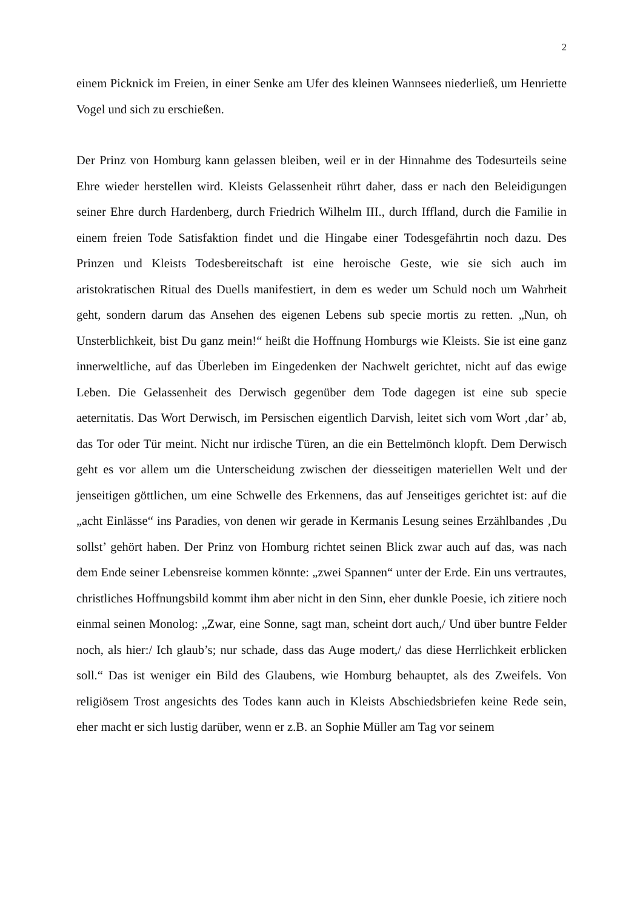2
einem Picknick im Freien, in einer Senke am Ufer des kleinen Wannsees niederließ, um Henriette Vogel und sich zu erschießen.
Der Prinz von Homburg kann gelassen bleiben, weil er in der Hinnahme des Todesurteils seine Ehre wieder herstellen wird. Kleists Gelassenheit rührt daher, dass er nach den Beleidigungen seiner Ehre durch Hardenberg, durch Friedrich Wilhelm III., durch Iffland, durch die Familie in einem freien Tode Satisfaktion findet und die Hingabe einer Todesgefährtin noch dazu. Des Prinzen und Kleists Todesbereitschaft ist eine heroische Geste, wie sie sich auch im aristokratischen Ritual des Duells manifestiert, in dem es weder um Schuld noch um Wahrheit geht, sondern darum das Ansehen des eigenen Lebens sub specie mortis zu retten. „Nun, oh Unsterblichkeit, bist Du ganz mein!“ heißt die Hoffnung Homburgs wie Kleists. Sie ist eine ganz innerweltliche, auf das Überleben im Eingedenken der Nachwelt gerichtet, nicht auf das ewige Leben. Die Gelassenheit des Derwisch gegenüber dem Tode dagegen ist eine sub specie aeternitatis. Das Wort Derwisch, im Persischen eigentlich Darvish, leitet sich vom Wort ‚dar’ ab, das Tor oder Tür meint. Nicht nur irdische Türen, an die ein Bettelmönch klopft. Dem Derwisch geht es vor allem um die Unterscheidung zwischen der diesseitigen materiellen Welt und der jenseitigen göttlichen, um eine Schwelle des Erkennens, das auf Jenseitiges gerichtet ist: auf die „acht Einlässe“ ins Paradies, von denen wir gerade in Kermanis Lesung seines Erzählbandes ‚Du sollst’ gehört haben. Der Prinz von Homburg richtet seinen Blick zwar auch auf das, was nach dem Ende seiner Lebensreise kommen könnte: „zwei Spannen“ unter der Erde. Ein uns vertrautes, christliches Hoffnungsbild kommt ihm aber nicht in den Sinn, eher dunkle Poesie, ich zitiere noch einmal seinen Monolog: „Zwar, eine Sonne, sagt man, scheint dort auch,/ Und über buntre Felder noch, als hier:/ Ich glaub’s; nur schade, dass das Auge modert,/ das diese Herrlichkeit erblicken soll.“ Das ist weniger ein Bild des Glaubens, wie Homburg behauptet, als des Zweifels. Von religiösem Trost angesichts des Todes kann auch in Kleists Abschiedsbriefen keine Rede sein, eher macht er sich lustig darüber, wenn er z.B. an Sophie Müller am Tag vor seinem